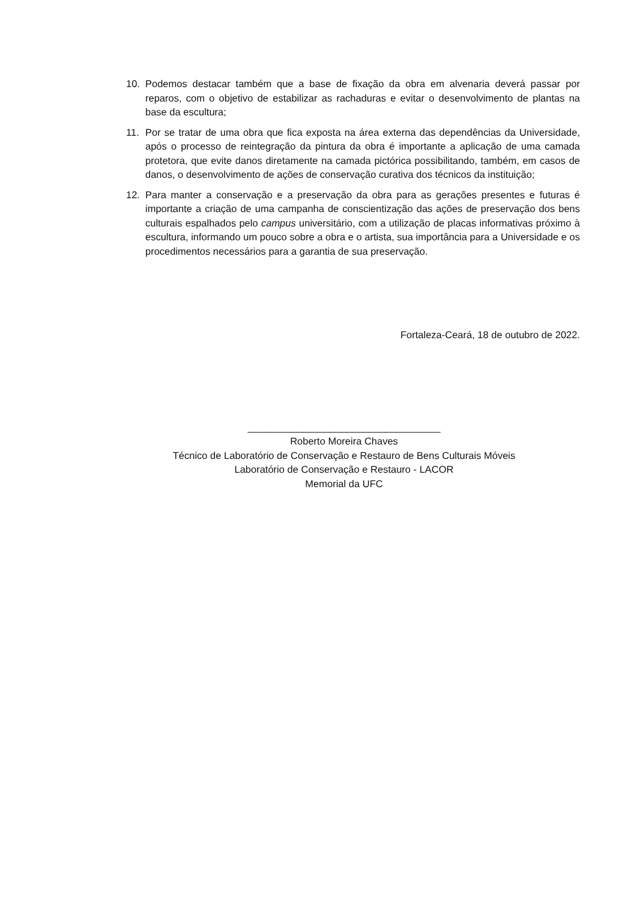10. Podemos destacar também que a base de fixação da obra em alvenaria deverá passar por reparos, com o objetivo de estabilizar as rachaduras e evitar o desenvolvimento de plantas na base da escultura;
11. Por se tratar de uma obra que fica exposta na área externa das dependências da Universidade, após o processo de reintegração da pintura da obra é importante a aplicação de uma camada protetora, que evite danos diretamente na camada pictórica possibilitando, também, em casos de danos, o desenvolvimento de ações de conservação curativa dos técnicos da instituição;
12. Para manter a conservação e a preservação da obra para as gerações presentes e futuras é importante a criação de uma campanha de conscientização das ações de preservação dos bens culturais espalhados pelo campus universitário, com a utilização de placas informativas próximo à escultura, informando um pouco sobre a obra e o artista, sua importância para a Universidade e os procedimentos necessários para a garantia de sua preservação.
Fortaleza-Ceará, 18 de outubro de 2022.
___________________________________
Roberto Moreira Chaves
Técnico de Laboratório de Conservação e Restauro de Bens Culturais Móveis
Laboratório de Conservação e Restauro - LACOR
Memorial da UFC